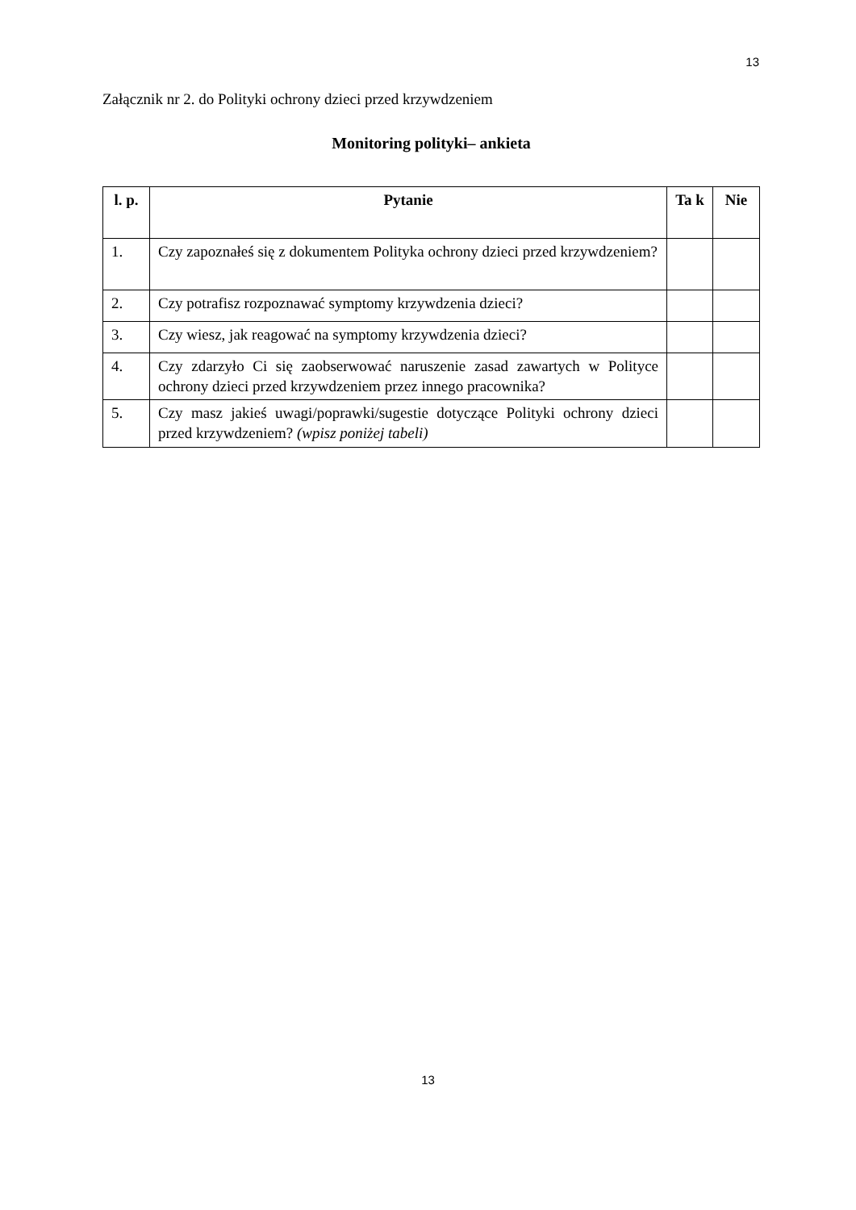13
Załącznik nr 2. do Polityki ochrony dzieci przed krzywdzeniem
Monitoring polityki– ankieta
| l. p. | Pytanie | Ta k | Nie |
| --- | --- | --- | --- |
| 1. | Czy zapoznałeś się z dokumentem Polityka ochrony dzieci przed krzywdzeniem? | | |
| 2. | Czy potrafisz rozpoznawać symptomy krzywdzenia dzieci? | | |
| 3. | Czy wiesz, jak reagować na symptomy krzywdzenia dzieci? | | |
| 4. | Czy zdarzyło Ci się zaobserwować naruszenie zasad zawartych w Polityce ochrony dzieci przed krzywdzeniem przez innego pracownika? | | |
| 5. | Czy masz jakieś uwagi/poprawki/sugestie dotyczące Polityki ochrony dzieci przed krzywdzeniem? (wpisz poniżej tabeli) | | |
13